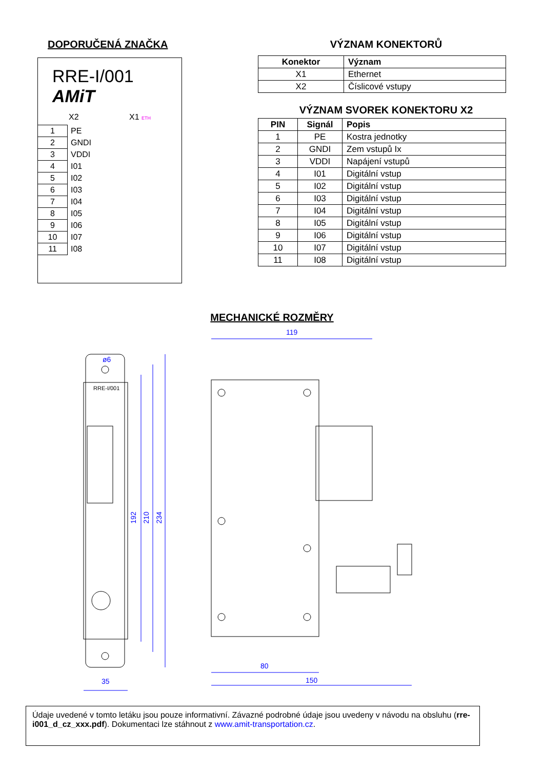DOPORUČENÁ ZNAČKA
RRE-I/001
AMiT
X2 X1 ETH
| 1 | PE |
| 2 | GNDI |
| 3 | VDDI |
| 4 | I01 |
| 5 | I02 |
| 6 | I03 |
| 7 | I04 |
| 8 | I05 |
| 9 | I06 |
| 10 | I07 |
| 11 | I08 |
VÝZNAM KONEKTORŮ
| Konektor | Význam |
| --- | --- |
| X1 | Ethernet |
| X2 | Číslicové vstupy |
VÝZNAM SVOREK KONEKTORU X2
| PIN | Signál | Popis |
| --- | --- | --- |
| 1 | PE | Kostra jednotky |
| 2 | GNDI | Zem vstupů Ix |
| 3 | VDDI | Napájení vstupů |
| 4 | I01 | Digitální vstup |
| 5 | I02 | Digitální vstup |
| 6 | I03 | Digitální vstup |
| 7 | I04 | Digitální vstup |
| 8 | I05 | Digitální vstup |
| 9 | I06 | Digitální vstup |
| 10 | I07 | Digitální vstup |
| 11 | I08 | Digitální vstup |
MECHANICKÉ ROZMĚRY
119
35
80
150
192
210
234
ø6
RRE-I/001
Údaje uvedené v tomto letáku jsou pouze informativní. Závazné podrobné údaje jsou uvedeny v návodu na obsluhu (rre-i001_d_cz_xxx.pdf). Dokumentaci lze stáhnout z www.amit-transportation.cz.